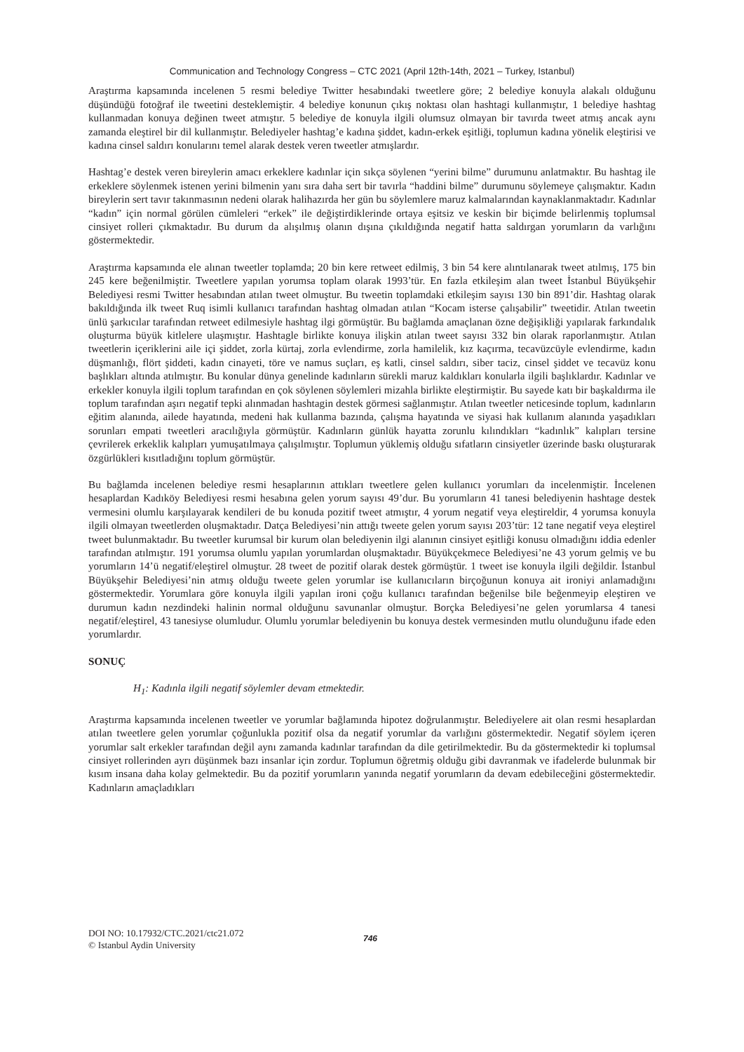Communication and Technology Congress – CTC 2021 (April 12th-14th, 2021 – Turkey, Istanbul)
Araştırma kapsamında incelenen 5 resmi belediye Twitter hesabındaki tweetlere göre; 2 belediye konuyla alakalı olduğunu düşündüğü fotoğraf ile tweetini desteklemiştir. 4 belediye konunun çıkış noktası olan hashtagi kullanmıştır, 1 belediye hashtag kullanmadan konuya değinen tweet atmıştır. 5 belediye de konuyla ilgili olumsuz olmayan bir tavırda tweet atmış ancak aynı zamanda eleştirel bir dil kullanmıştır. Belediyeler hashtag’e kadına şiddet, kadın-erkek eşitliği, toplumun kadına yönelik eleştirisi ve kadına cinsel saldırı konularını temel alarak destek veren tweetler atmışlardır.
Hashtag’e destek veren bireylerin amacı erkeklere kadınlar için sıkça söylenen “yerini bilme” durumunu anlatmaktır. Bu hashtag ile erkeklere söylenmek istenen yerini bilmenin yanı sıra daha sert bir tavırla “haddini bilme” durumunu söylemeye çalışmaktır. Kadın bireylerin sert tavır takınmasının nedeni olarak halihazırda her gün bu söylemlere maruz kalmalarından kaynaklanmaktadır. Kadınlar “kadın” için normal görülen cümleleri “erkek” ile değiştirdiklerinde ortaya eşitsiz ve keskin bir biçimde belirlenmiş toplumsal cinsiyet rolleri çıkmaktadır. Bu durum da alışılmış olanın dışına çıkıldığında negatif hatta saldırgan yorumların da varlığını göstermektedir.
Araştırma kapsamında ele alınan tweetler toplamda; 20 bin kere retweet edilmiş, 3 bin 54 kere alıntılanarak tweet atılmış, 175 bin 245 kere beğenilmiştir. Tweetlere yapılan yorumsa toplam olarak 1993’tür. En fazla etkileşim alan tweet İstanbul Büyükşehir Belediyesi resmi Twitter hesabından atılan tweet olmuştur. Bu tweetin toplamdaki etkileşim sayısı 130 bin 891’dir. Hashtag olarak bakıldığında ilk tweet Ruq isimli kullanıcı tarafından hashtag olmadan atılan “Kocam isterse çalışabilir” tweetidir. Atılan tweetin ünlü şarkıcılar tarafından retweet edilmesiyle hashtag ilgi görmüştür. Bu bağlamda amaçlanan özne değişikliği yapılarak farkındalık oluşturma büyük kitlelere ulaşmıştır. Hashtagle birlikte konuya ilişkin atılan tweet sayısı 332 bin olarak raporlanmıştır. Atılan tweetlerin içeriklerini aile içi şiddet, zorla kürtaj, zorla evlendirme, zorla hamilelik, kız kaçırma, tecavüzcüyle evlendirme, kadın düşmanlığı, flört şiddeti, kadın cinayeti, töre ve namus suçları, eş katli, cinsel saldırı, siber taciz, cinsel şiddet ve tecavüz konu başlıkları altında atılmıştır. Bu konular dünya genelinde kadınların sürekli maruz kaldıkları konularla ilgili başlıklardır. Kadınlar ve erkekler konuyla ilgili toplum tarafından en çok söylenen söylemleri mizahla birlikte eleştirmiştir. Bu sayede katı bir başkaldırma ile toplum tarafından aşırı negatif tepki alınmadan hashtagin destek görmesi sağlanmıştır. Atılan tweetler neticesinde toplum, kadınların eğitim alanında, ailede hayatında, medeni hak kullanma bazında, çalışma hayatında ve siyasi hak kullanım alanında yaşadıkları sorunları empati tweetleri aracılığıyla görmüştür. Kadınların günlük hayatta zorunlu kılındıkları “kadınlık” kalıpları tersine çevrilerek erkeklik kalıpları yumuşatılmaya çalışılmıştır. Toplumun yüklemiş olduğu sıfatların cinsiyetler üzerinde baskı oluşturarak özgürlükleri kısıtladığını toplum görmüştür.
Bu bağlamda incelenen belediye resmi hesaplarının attıkları tweetlere gelen kullanıcı yorumları da incelenmiştir. İncelenen hesaplardan Kadıköy Belediyesi resmi hesabına gelen yorum sayısı 49’dur. Bu yorumların 41 tanesi belediyenin hashtage destek vermesini olumlu karşılayarak kendileri de bu konuda pozitif tweet atmıştır, 4 yorum negatif veya eleştireldir, 4 yorumsa konuyla ilgili olmayan tweetlerden oluşmaktadır. Datça Belediyesi’nin attığı tweete gelen yorum sayısı 203’tür: 12 tane negatif veya eleştirel tweet bulunmaktadır. Bu tweetler kurumsal bir kurum olan belediyenin ilgi alanının cinsiyet eşitliği konusu olmadığını iddia edenler tarafından atılmıştır. 191 yorumsa olumlu yapılan yorumlardan oluşmaktadır. Büyükçekmece Belediyesi’ne 43 yorum gelmiş ve bu yorumların 14’ü negatif/eleştirel olmuştur. 28 tweet de pozitif olarak destek görmüştür. 1 tweet ise konuyla ilgili değildir. İstanbul Büyükşehir Belediyesi’nin atmış olduğu tweete gelen yorumlar ise kullanıcıların birçoğunun konuya ait ironiyi anlamadığını göstermektedir. Yorumlara göre konuyla ilgili yapılan ironi çoğu kullanıcı tarafından beğenilse bile beğenmeyip eleştiren ve durumun kadın nezdindeki halinin normal olduğunu savunanlar olmuştur. Borçka Belediyesi’ne gelen yorumlarsa 4 tanesi negatif/eleştirel, 43 tanesiyse olumludur. Olumlu yorumlar belediyenin bu konuya destek vermesinden mutlu olunduğunu ifade eden yorumlardır.
SONUÇ
H<sub>1</sub>: Kadınla ilgili negatif söylemler devam etmektedir.
Araştırma kapsamında incelenen tweetler ve yorumlar bağlamında hipotez doğrulanmıştır. Belediyelere ait olan resmi hesaplardan atılan tweetlere gelen yorumlar çoğunlukla pozitif olsa da negatif yorumlar da varlığını göstermektedir. Negatif söylem içeren yorumlar salt erkekler tarafından değil aynı zamanda kadınlar tarafından da dile getirilmektedir. Bu da göstermektedir ki toplumsal cinsiyet rollerinden ayrı düşünmek bazı insanlar için zordur. Toplumun öğretmiş olduğu gibi davranmak ve ifadelerde bulunmak bir kısım insana daha kolay gelmektedir. Bu da pozitif yorumların yanında negatif yorumların da devam edebileceğini göstermektedir. Kadınların amaçladıkları
DOI NO: 10.17932/CTC.2021/ctc21.072
© Istanbul Aydin University
746